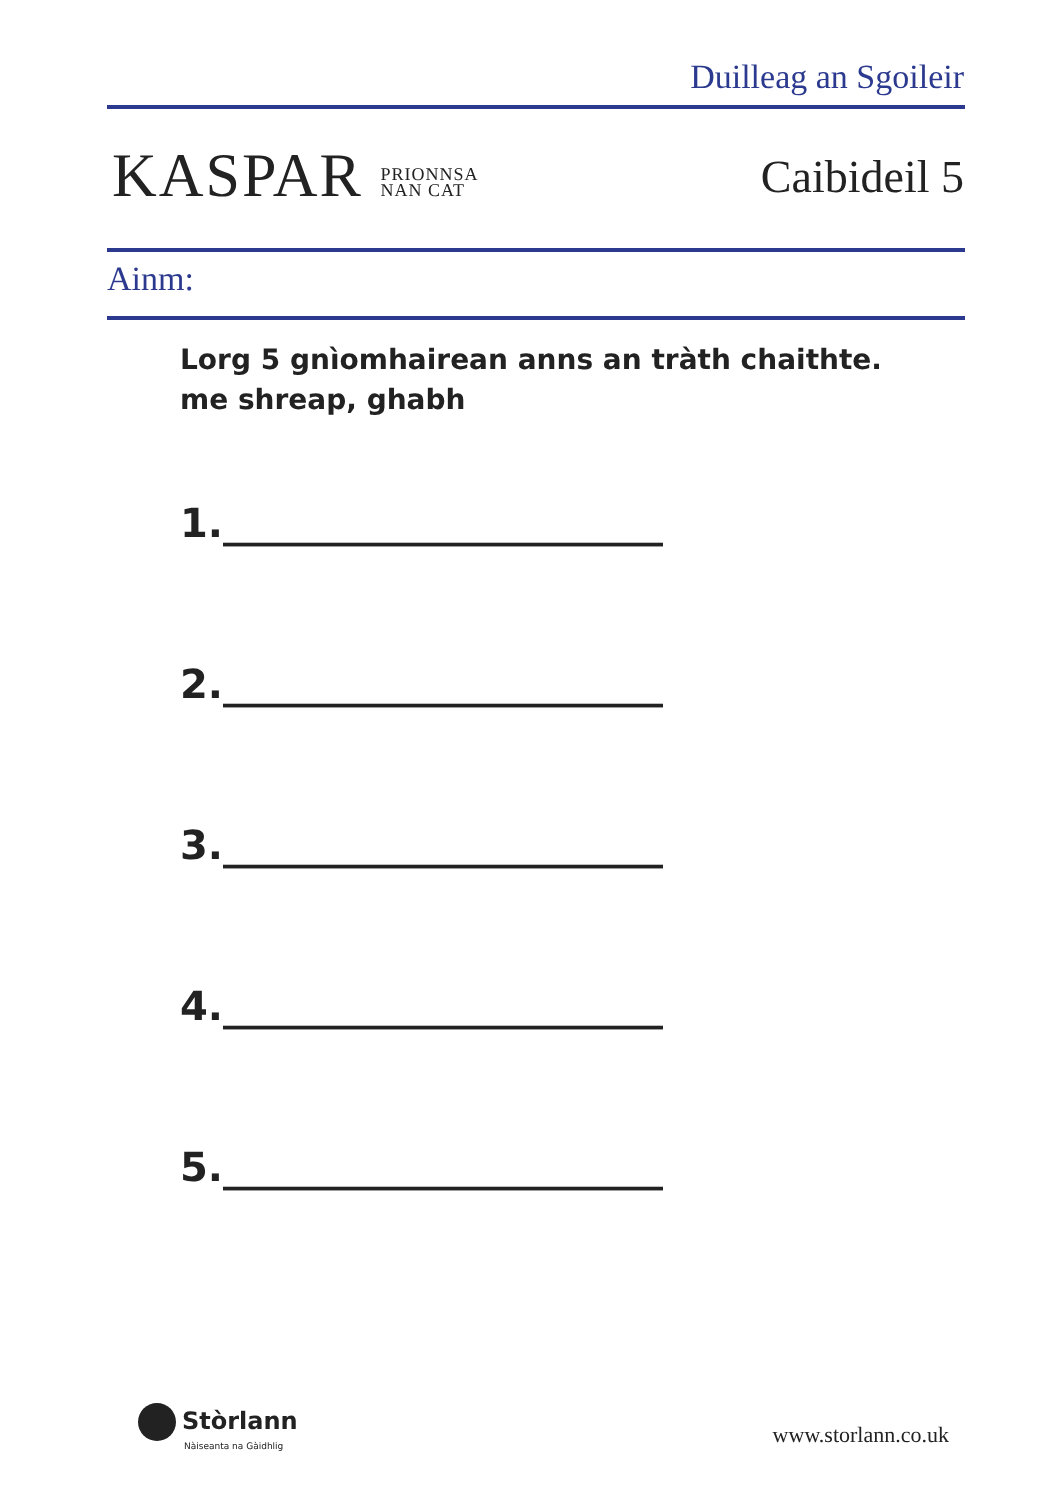Duilleag an Sgoileir
KASPAR PRIONNSA
NAN CAT
Caibideil 5
Ainm:
Lorg 5 gnìomhairean anns an tràth chaithte.
me shreap, ghabh
1.______________________
2.______________________
3.______________________
4.______________________
5.______________________
Stòrlann
Nàiseanta na Gàidhlig
www.storlann.co.uk